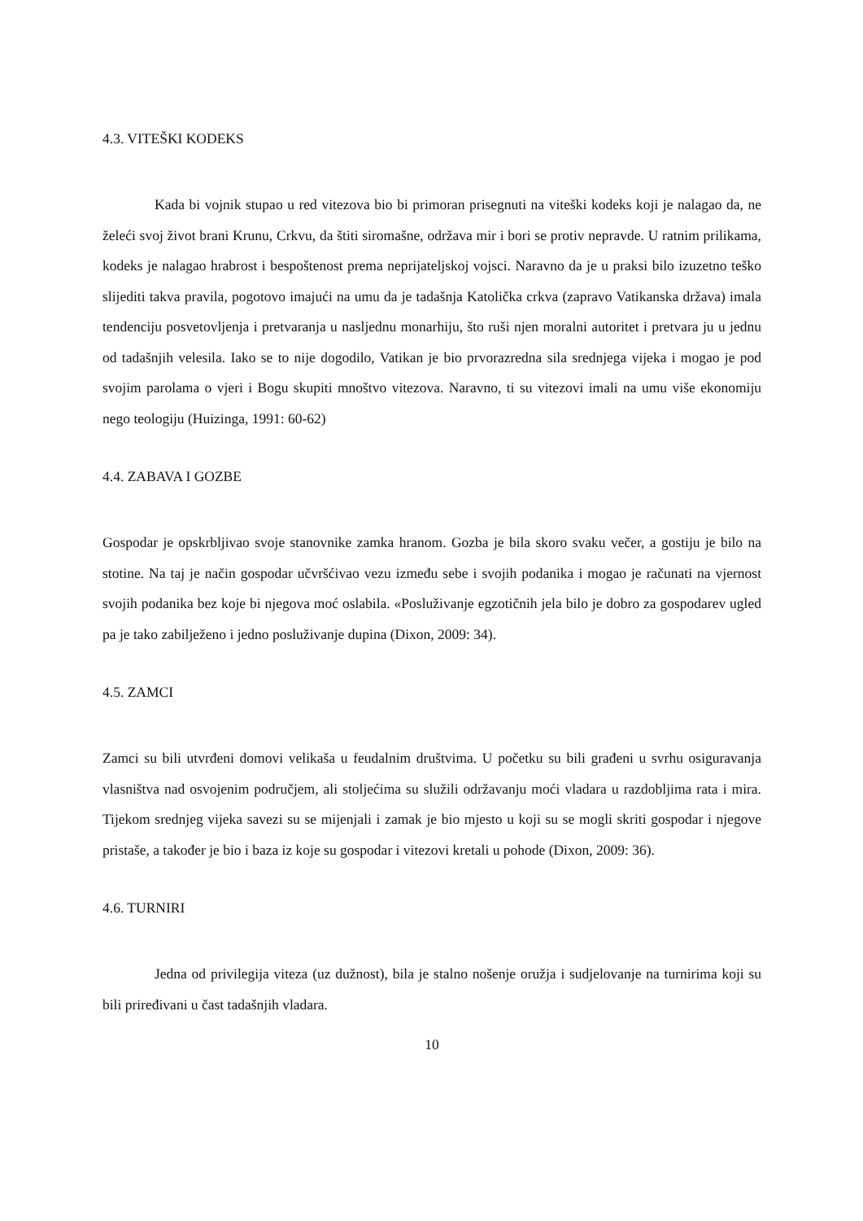4.3. VITEŠKI KODEKS
Kada bi vojnik stupao u red vitezova bio bi primoran prisegnuti na viteški kodeks koji je nalagao da, ne želeći svoj život brani Krunu, Crkvu, da štiti siromašne, održava mir i bori se protiv nepravde. U ratnim prilikama, kodeks je nalagao hrabrost i bespoštenost prema neprijateljskoj vojsci. Naravno da je u praksi bilo izuzetno teško slijediti takva pravila, pogotovo imajući na umu da je tadašnja Katolička crkva (zapravo Vatikanska država) imala tendenciju posvetovljenja i pretvaranja u nasljednu monarhiju, što ruši njen moralni autoritet i pretvara ju u jednu od tadašnjih velesila. Iako se to nije dogodilo, Vatikan je bio prvorazredna sila srednjega vijeka i mogao je pod svojim parolama o vjeri i Bogu skupiti mnoštvo vitezova. Naravno, ti su vitezovi imali na umu više ekonomiju nego teologiju (Huizinga, 1991: 60-62)
4.4. ZABAVA I GOZBE
Gospodar je opskrbljivao svoje stanovnike zamka hranom. Gozba je bila skoro svaku večer, a gostiju je bilo na stotine. Na taj je način gospodar učvršćivao vezu između sebe i svojih podanika i mogao je računati na vjernost svojih podanika bez koje bi njegova moć oslabila. «Posluživanje egzotičnih jela bilo je dobro za gospodarev ugled pa je tako zabilježeno i jedno posluživanje dupina (Dixon, 2009: 34).
4.5. ZAMCI
Zamci su bili utvrđeni domovi velikaša u feudalnim društvima. U početku su bili građeni u svrhu osiguravanja vlasništva nad osvojenim područjem, ali stoljećima su služili održavanju moći vladara u razdobljima rata i mira. Tijekom srednjeg vijeka savezi su se mijenjali i zamak je bio mjesto u koji su se mogli skriti gospodar i njegove pristaše, a također je bio i baza iz koje su gospodar i vitezovi kretali u pohode (Dixon, 2009: 36).
4.6. TURNIRI
Jedna od privilegija viteza (uz dužnost), bila je stalno nošenje oružja i sudjelovanje na turnirima koji su bili priređivani u čast tadašnjih vladara.
10